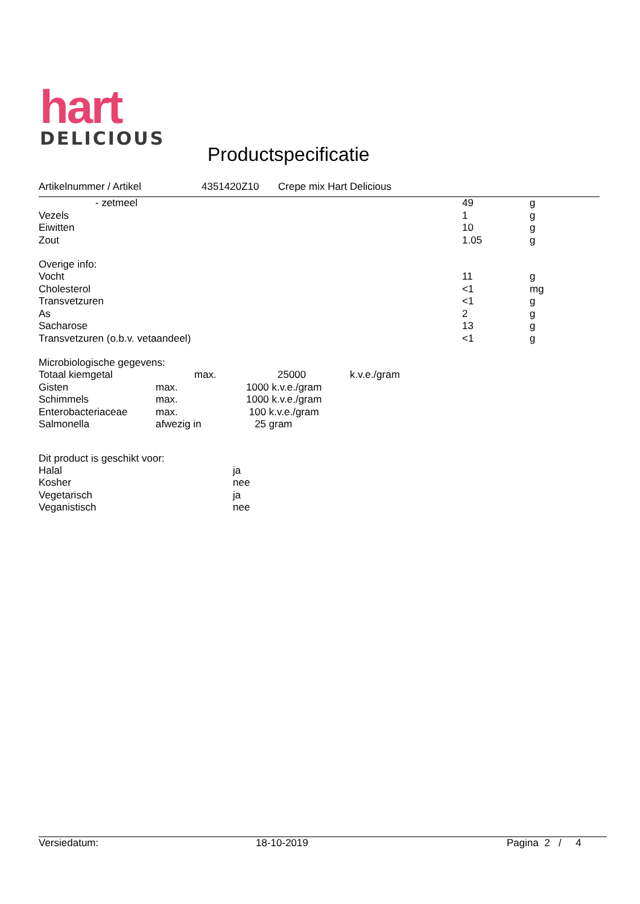hart
DELICIOUS
Productspecificatie
Artikelnummer / Artikel 4351420Z10 Crepe mix Hart Delicious
| - zetmeel | 49 | g |
| Vezels | 1 | g |
| Eiwitten | 10 | g |
| Zout | 1.05 | g |
Overige info:
| Vocht | 11 | g |
| Cholesterol | <1 | mg |
| Transvetzuren | <1 | g |
| As | 2 | g |
| Sacharose | 13 | g |
| Transvetzuren (o.b.v. vetaandeel) | <1 | g |
Microbiologische gegevens:
| Totaal kiemgetal | max. | 25000 | k.v.e./gram |
| Gisten | max. | 1000 k.v.e./gram |
| Schimmels | max. | 1000 k.v.e./gram |
| Enterobacteriaceae | max. | 100 k.v.e./gram |
| Salmonella | afwezig in | 25 gram |
Dit product is geschikt voor:
| Halal | ja |
| Kosher | nee |
| Vegetarisch | ja |
| Veganistisch | nee |
Versiedatum: 18-10-2019 Pagina 2 / 4